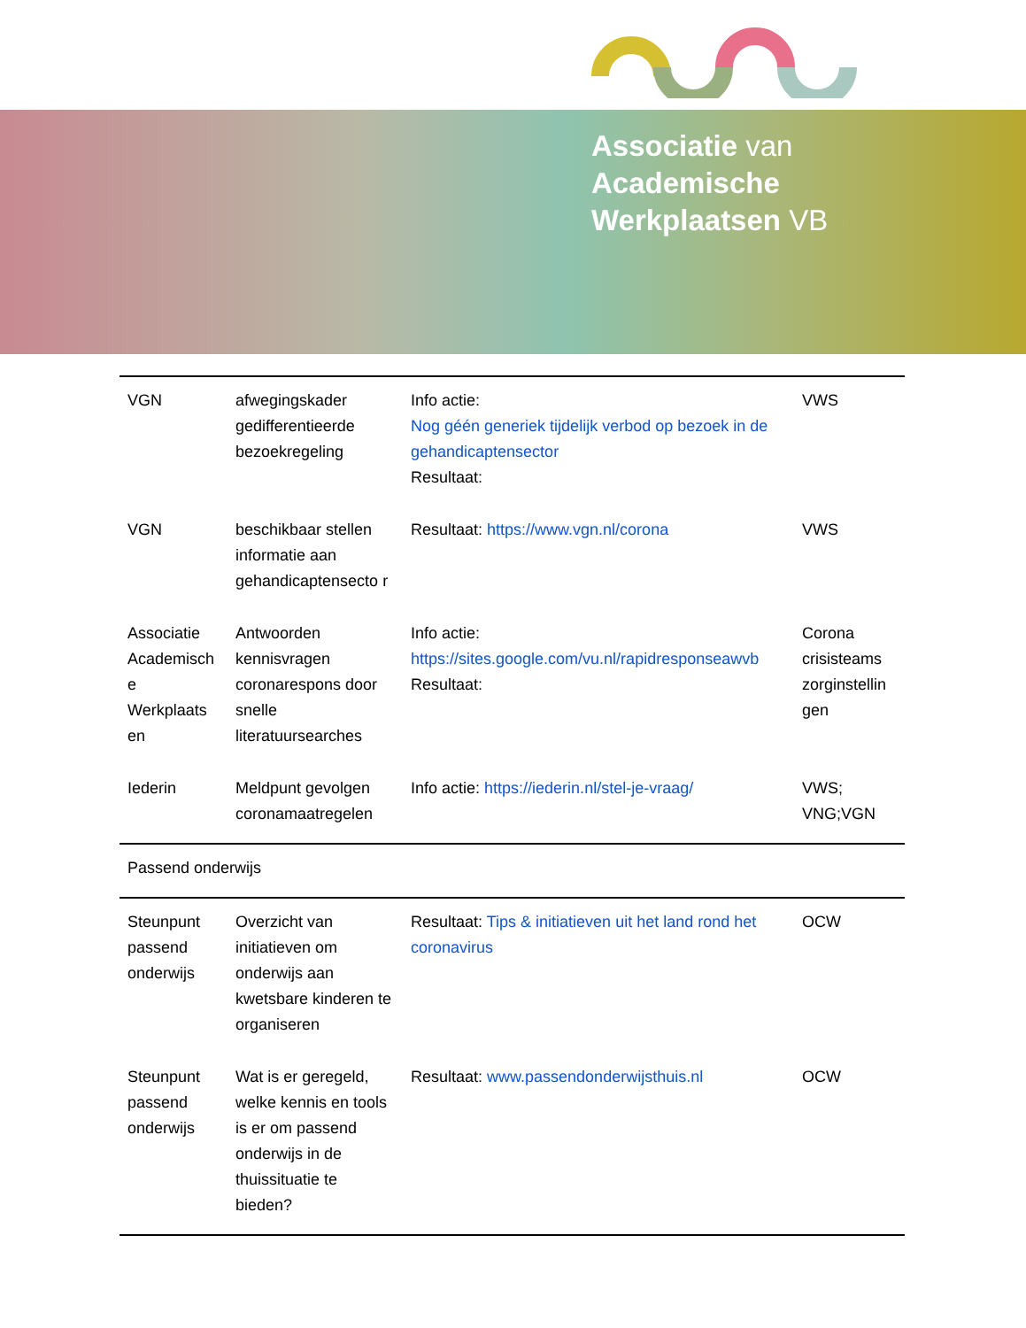Associatie van
Academische
Werkplaatsen VB
| VGN | afwegingskader gedifferentieerde bezoekregeling | Info actie: Nog géén generiek tijdelijk verbod op bezoek in de gehandicaptensector Resultaat: | VWS |
| VGN | beschikbaar stellen informatie aan gehandicaptensecto r | Resultaat: https://www.vgn.nl/corona | VWS |
| Associatie Academisch e Werkplaats en | Antwoorden kennisvragen coronarespons door snelle literatuursearches | Info actie: https://sites.google.com/vu.nl/rapidresponseawvb Resultaat: | Corona crisisteams zorginstellin gen |
| Iederin | Meldpunt gevolgen coronamaatregelen | Info actie: https://iederin.nl/stel-je-vraag/ | VWS; VNG;VGN |
| Passend onderwijs | | | |
| Steunpunt passend onderwijs | Overzicht van initiatieven om onderwijs aan kwetsbare kinderen te organiseren | Resultaat: Tips & initiatieven uit het land rond het coronavirus | OCW |
| Steunpunt passend onderwijs | Wat is er geregeld, welke kennis en tools is er om passend onderwijs in de thuissituatie te bieden? | Resultaat: www.passendonderwijsthuis.nl | OCW |